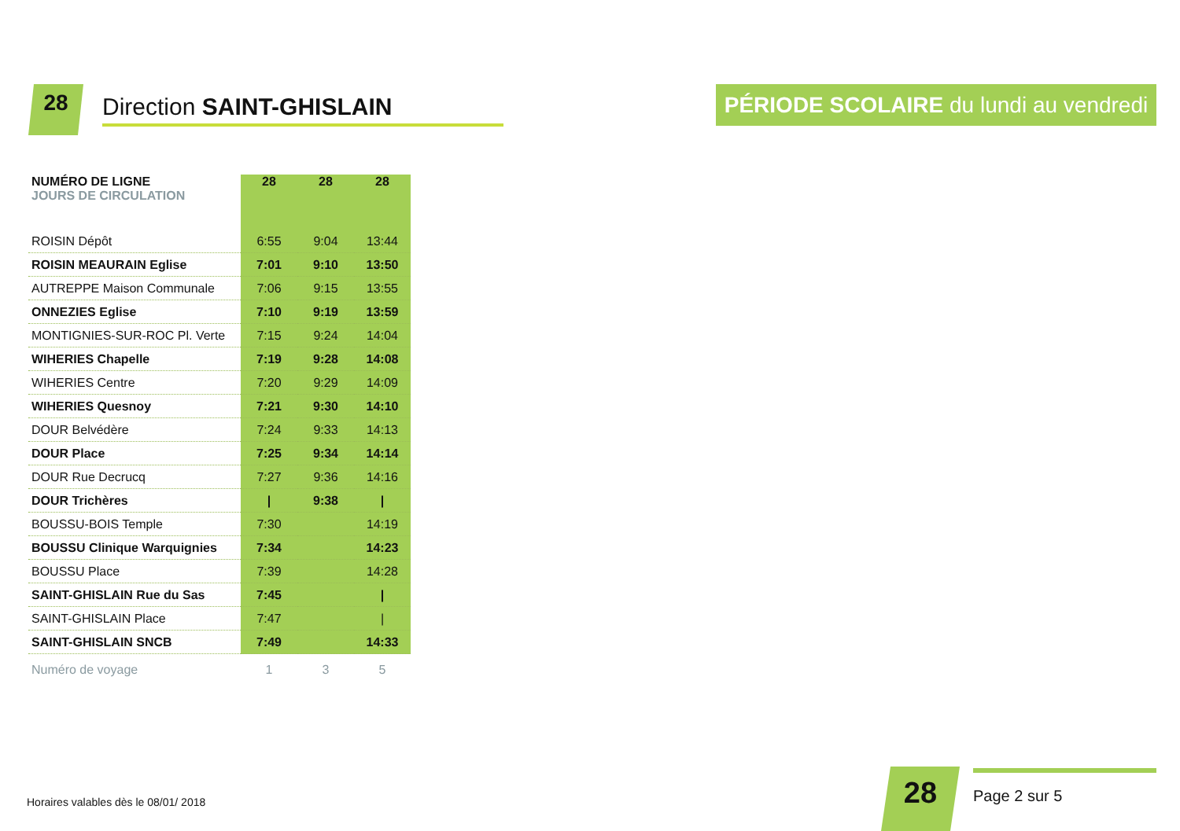28
Direction SAINT-GHISLAIN
PÉRIODE SCOLAIRE du lundi au vendredi
| NUMÉRO DE LIGNE JOURS DE CIRCULATION | 28 | 28 | 28 |
| --- | --- | --- | --- |
| ROISIN Dépôt | 6:55 | 9:04 | 13:44 |
| ROISIN MEAURAIN Eglise | 7:01 | 9:10 | 13:50 |
| AUTREPPE Maison Communale | 7:06 | 9:15 | 13:55 |
| ONNEZIES Eglise | 7:10 | 9:19 | 13:59 |
| MONTIGNIES-SUR-ROC Pl. Verte | 7:15 | 9:24 | 14:04 |
| WIHERIES Chapelle | 7:19 | 9:28 | 14:08 |
| WIHERIES Centre | 7:20 | 9:29 | 14:09 |
| WIHERIES Quesnoy | 7:21 | 9:30 | 14:10 |
| DOUR Belvédère | 7:24 | 9:33 | 14:13 |
| DOUR Place | 7:25 | 9:34 | 14:14 |
| DOUR Rue Decrucq | 7:27 | 9:36 | 14:16 |
| DOUR Trichères | / | 9:38 | / |
| BOUSSU-BOIS Temple | 7:30 | | 14:19 |
| BOUSSU Clinique Warquignies | 7:34 | | 14:23 |
| BOUSSU Place | 7:39 | | 14:28 |
| SAINT-GHISLAIN Rue du Sas | 7:45 | | / |
| SAINT-GHISLAIN Place | 7:47 | | / |
| SAINT-GHISLAIN SNCB | 7:49 | | 14:33 |
| Numéro de voyage | 1 | 3 | 5 |
Horaires valables dès le 08/01/ 2018
28 Page 2 sur 5